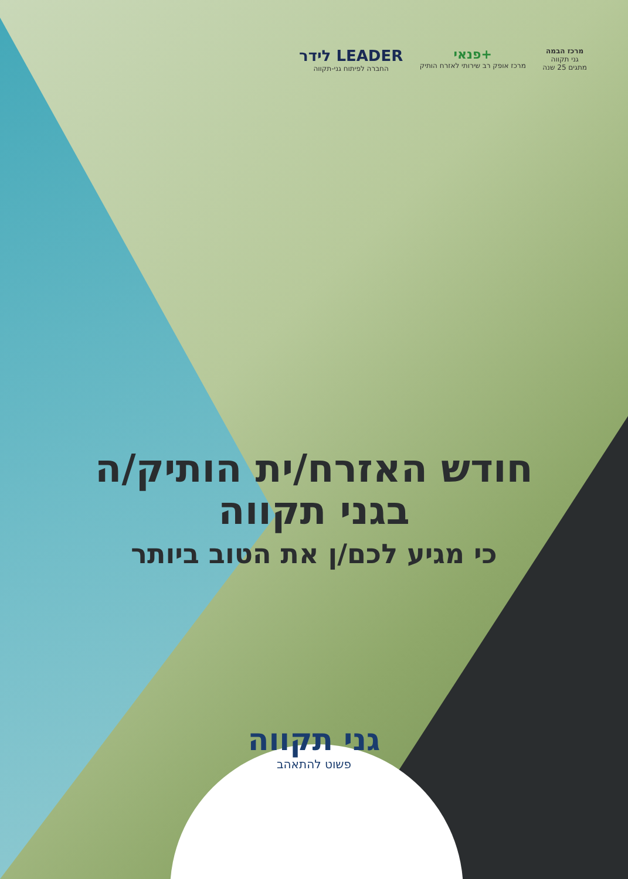לידר LEADER
החברה לפיתוח גני-תקווה
פנאי+
מרכז אופק רב שירותי לאזרח הותיק
מרכז הבמה
גני תקווה
מתגים 25 שנה
חודש האזרח/ית הותיק/ה
בגני תקווה
כי מגיע לכם/ן את הטוב ביותר
גני תקווה
פשוט להתאהב